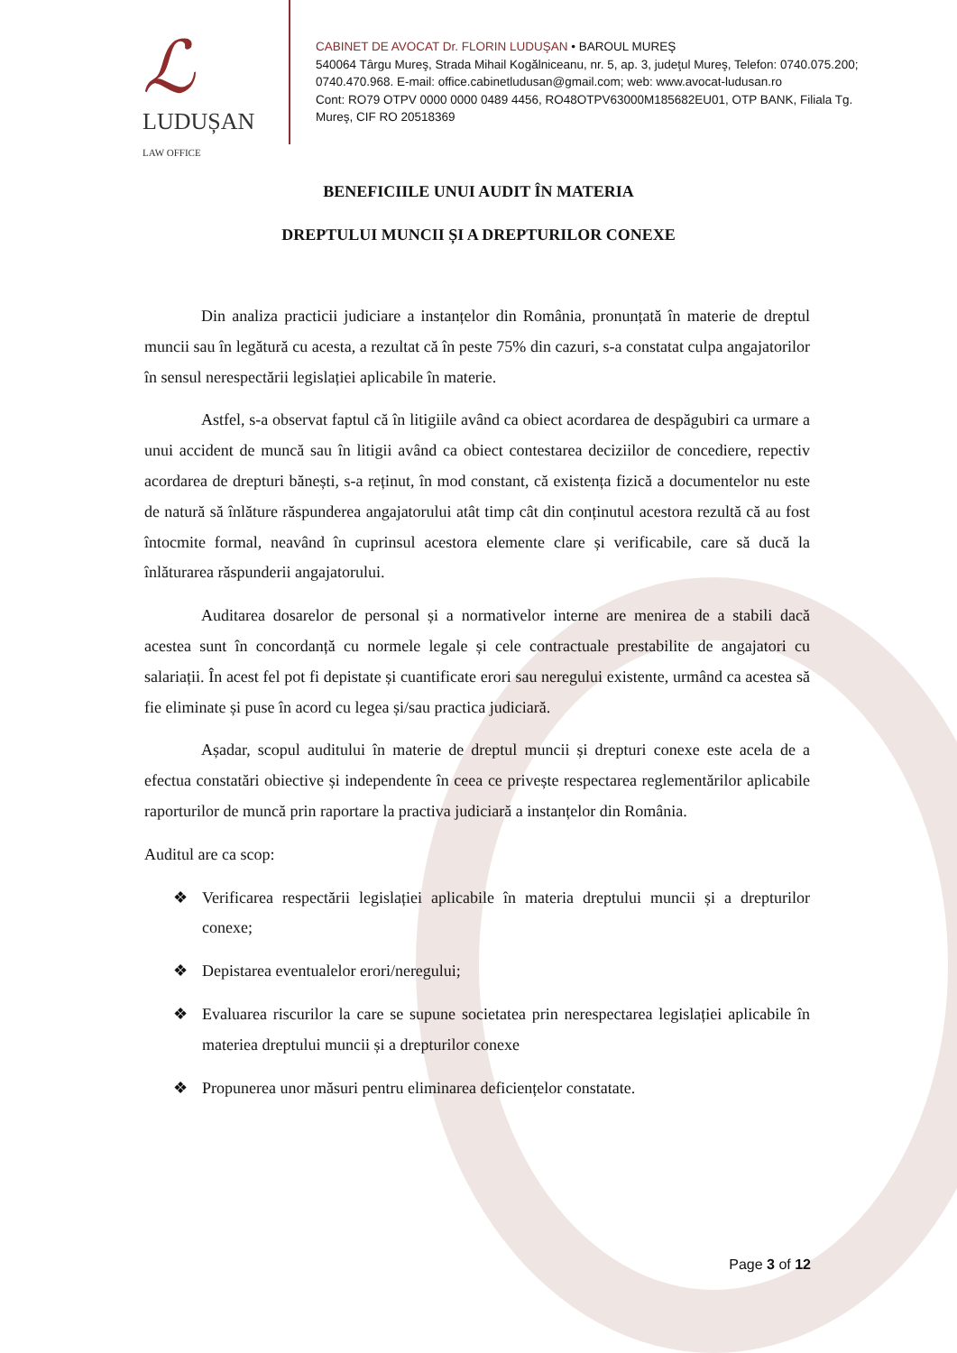ℒ
LUDUȘAN LAW OFFICE
CABINET DE AVOCAT Dr. FLORIN LUDUŞAN • BAROUL MUREŞ
540064 Târgu Mureş, Strada Mihail Kogălniceanu, nr. 5, ap. 3, judeţul Mureş, Telefon: 0740.075.200;
0740.470.968. E-mail: office.cabinetludusan@gmail.com; web: www.avocat-ludusan.ro
Cont: RO79 OTPV 0000 0000 0489 4456, RO48OTPV63000M185682EU01, OTP BANK, Filiala Tg.
Mureş, CIF RO 20518369
BENEFICIILE UNUI AUDIT ÎN MATERIA
DREPTULUI MUNCII ȘI A DREPTURILOR CONEXE
Din analiza practicii judiciare a instanțelor din România, pronunțată în materie de dreptul muncii sau în legătură cu acesta, a rezultat că în peste 75% din cazuri, s-a constatat culpa angajatorilor în sensul nerespectării legislației aplicabile în materie.
Astfel, s-a observat faptul că în litigiile având ca obiect acordarea de despăgubiri ca urmare a unui accident de muncă sau în litigii având ca obiect contestarea deciziilor de concediere, repectiv acordarea de drepturi bănești, s-a reținut, în mod constant, că existența fizică a documentelor nu este de natură să înlăture răspunderea angajatorului atât timp cât din conținutul acestora rezultă că au fost întocmite formal, neavând în cuprinsul acestora elemente clare și verificabile, care să ducă la înlăturarea răspunderii angajatorului.
Auditarea dosarelor de personal și a normativelor interne are menirea de a stabili dacă acestea sunt în concordanță cu normele legale și cele contractuale prestabilite de angajatori cu salariații. În acest fel pot fi depistate și cuantificate erori sau neregului existente, urmând ca acestea să fie eliminate și puse în acord cu legea și/sau practica judiciară.
Așadar, scopul auditului în materie de dreptul muncii și drepturi conexe este acela de a efectua constatări obiective și independente în ceea ce privește respectarea reglementărilor aplicabile raporturilor de muncă prin raportare la practiva judiciară a instanțelor din România.
Auditul are ca scop:
❖ Verificarea respectării legislației aplicabile în materia dreptului muncii și a drepturilor conexe;
❖ Depistarea eventualelor erori/neregului;
❖ Evaluarea riscurilor la care se supune societatea prin nerespectarea legislației aplicabile în materiea dreptului muncii și a drepturilor conexe
❖ Propunerea unor măsuri pentru eliminarea deficiențelor constatate.
Page 3 of 12